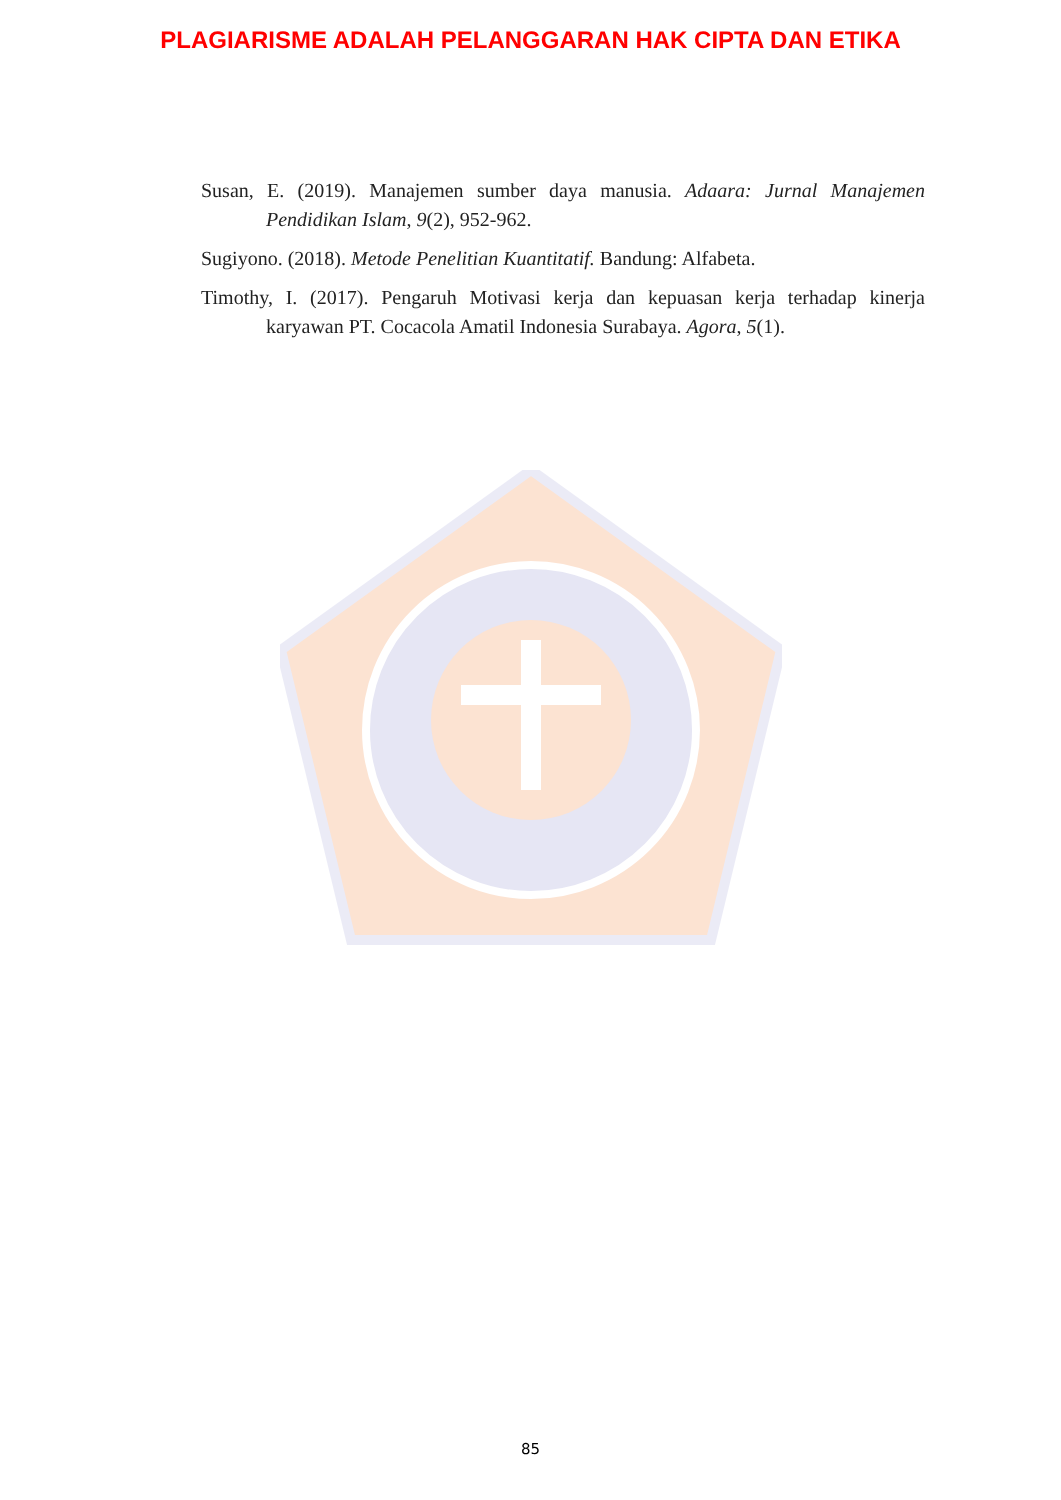PLAGIARISME ADALAH PELANGGARAN HAK CIPTA DAN ETIKA
Susan, E. (2019). Manajemen sumber daya manusia. Adaara: Jurnal Manajemen Pendidikan Islam, 9(2), 952-962.
Sugiyono. (2018). Metode Penelitian Kuantitatif. Bandung: Alfabeta.
Timothy, I. (2017). Pengaruh Motivasi kerja dan kepuasan kerja terhadap kinerja karyawan PT. Cocacola Amatil Indonesia Surabaya. Agora, 5(1).
85